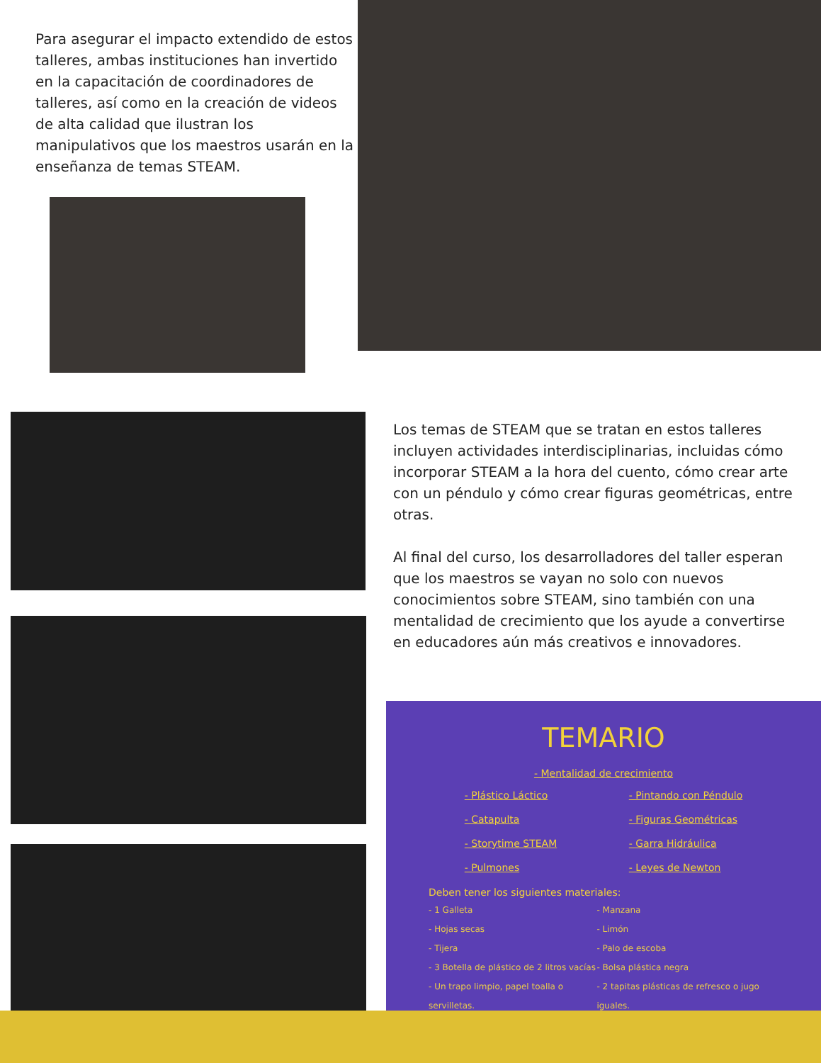Para asegurar el impacto extendido de estos talleres, ambas instituciones han invertido en la capacitación de coordinadores de talleres, así como en la creación de videos de alta calidad que ilustran los manipulativos que los maestros usarán en la enseñanza de temas STEAM.
Los temas de STEAM que se tratan en estos talleres incluyen actividades interdisciplinarias, incluidas cómo incorporar STEAM a la hora del cuento, cómo crear arte con un péndulo y cómo crear figuras geométricas, entre otras.
Al final del curso, los desarrolladores del taller esperan que los maestros se vayan no solo con nuevos conocimientos sobre STEAM, sino también con una mentalidad de crecimiento que los ayude a convertirse en educadores aún más creativos e innovadores.
TEMARIO
- Mentalidad de crecimiento
- Plástico Láctico
- Catapulta
- Storytime STEAM
- Pulmones
- Pintando con Péndulo
- Figuras Geométricas
- Garra Hidráulica
- Leyes de Newton
Deben tener los siguientes materiales:
- 1 Galleta
- Hojas secas
- Tijera
- 3 Botella de plástico de 2 litros vacías
- Un trapo limpio, papel toalla o servilletas.
- Manzana
- Limón
- Palo de escoba
- Bolsa plástica negra
- 2 tapitas plásticas de refresco o jugo iguales.